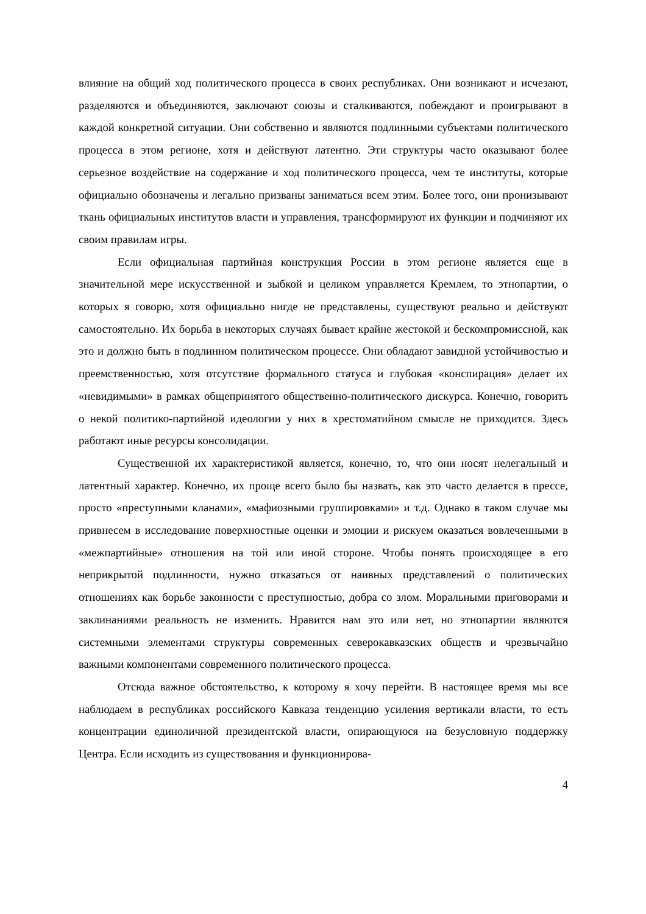влияние на общий ход политического процесса в своих республиках. Они возникают и исчезают, разделяются и объединяются, заключают союзы и сталкиваются, побеждают и проигрывают в каждой конкретной ситуации. Они собственно и являются подлинными субъектами политического процесса в этом регионе, хотя и действуют латентно. Эти структуры часто оказывают более серьезное воздействие на содержание и ход политического процесса, чем те институты, которые официально обозначены и легально призваны заниматься всем этим. Более того, они пронизывают ткань официальных институтов власти и управления, трансформируют их функции и подчиняют их своим правилам игры.
Если официальная партийная конструкция России в этом регионе является еще в значительной мере искусственной и зыбкой и целиком управляется Кремлем, то этнопартии, о которых я говорю, хотя официально нигде не представлены, существуют реально и действуют самостоятельно. Их борьба в некоторых случаях бывает крайне жестокой и бескомпромиссной, как это и должно быть в подлинном политическом процессе. Они обладают завидной устойчивостью и преемственностью, хотя отсутствие формального статуса и глубокая «конспирация» делает их «невидимыми» в рамках общепринятого общественно-политического дискурса. Конечно, говорить о некой политико-партийной идеологии у них в хрестоматийном смысле не приходится. Здесь работают иные ресурсы консолидации.
Существенной их характеристикой является, конечно, то, что они носят нелегальный и латентный характер. Конечно, их проще всего было бы назвать, как это часто делается в прессе, просто «преступными кланами», «мафиозными группировками» и т.д. Однако в таком случае мы привнесем в исследование поверхностные оценки и эмоции и рискуем оказаться вовлеченными в «межпартийные» отношения на той или иной стороне. Чтобы понять происходящее в его неприкрытой подлинности, нужно отказаться от наивных представлений о политических отношениях как борьбе законности с преступностью, добра со злом. Моральными приговорами и заклинаниями реальность не изменить. Нравится нам это или нет, но этнопартии являются системными элементами структуры современных северокавказских обществ и чрезвычайно важными компонентами современного политического процесса.
Отсюда важное обстоятельство, к которому я хочу перейти. В настоящее время мы все наблюдаем в республиках российского Кавказа тенденцию усиления вертикали власти, то есть концентрации единоличной президентской власти, опирающуюся на безусловную поддержку Центра. Если исходить из существования и функционирова-
4